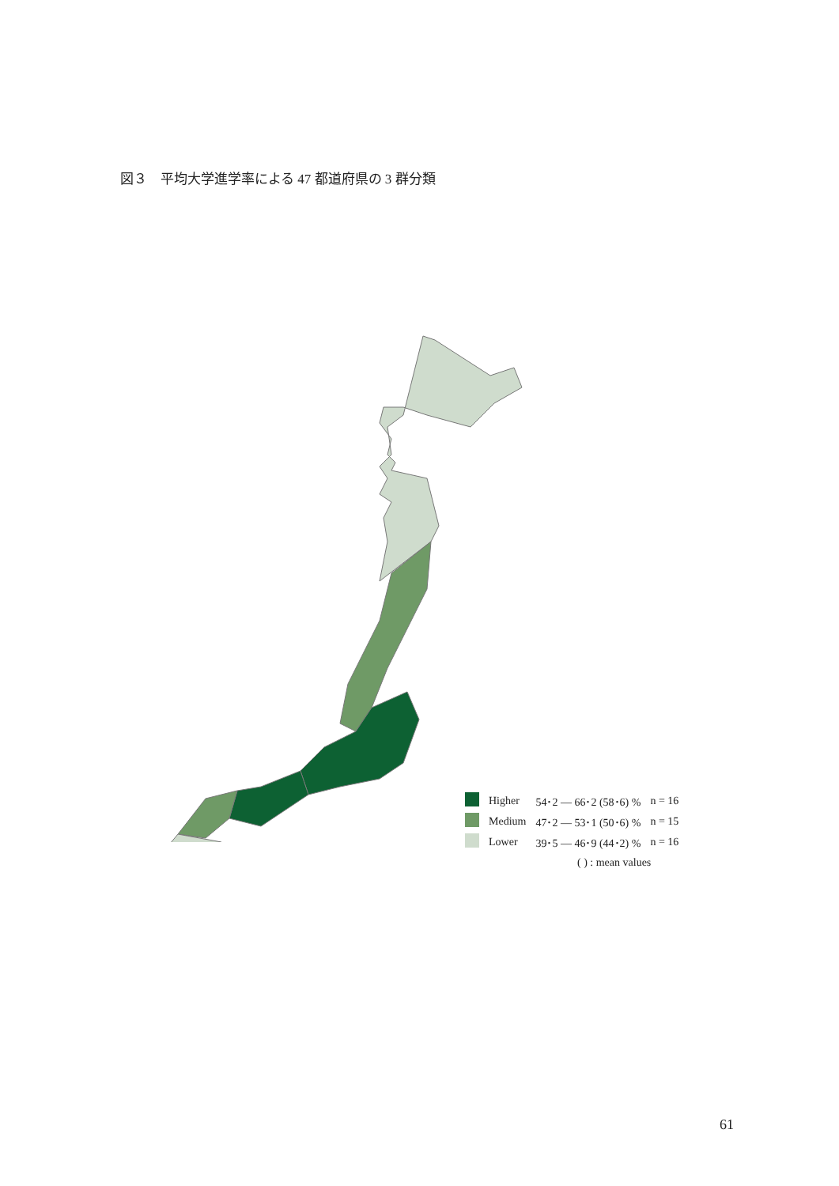図３　平均大学進学率による 47 都道府県の 3 群分類
| | Higher | 54･2 ― 66･2 (58･6) % | n = 16 |
| | Medium | 47･2 ― 53･1 (50･6) % | n = 15 |
| | Lower | 39･5 ― 46･9 (44･2) % | n = 16 |
( ) : mean values
61